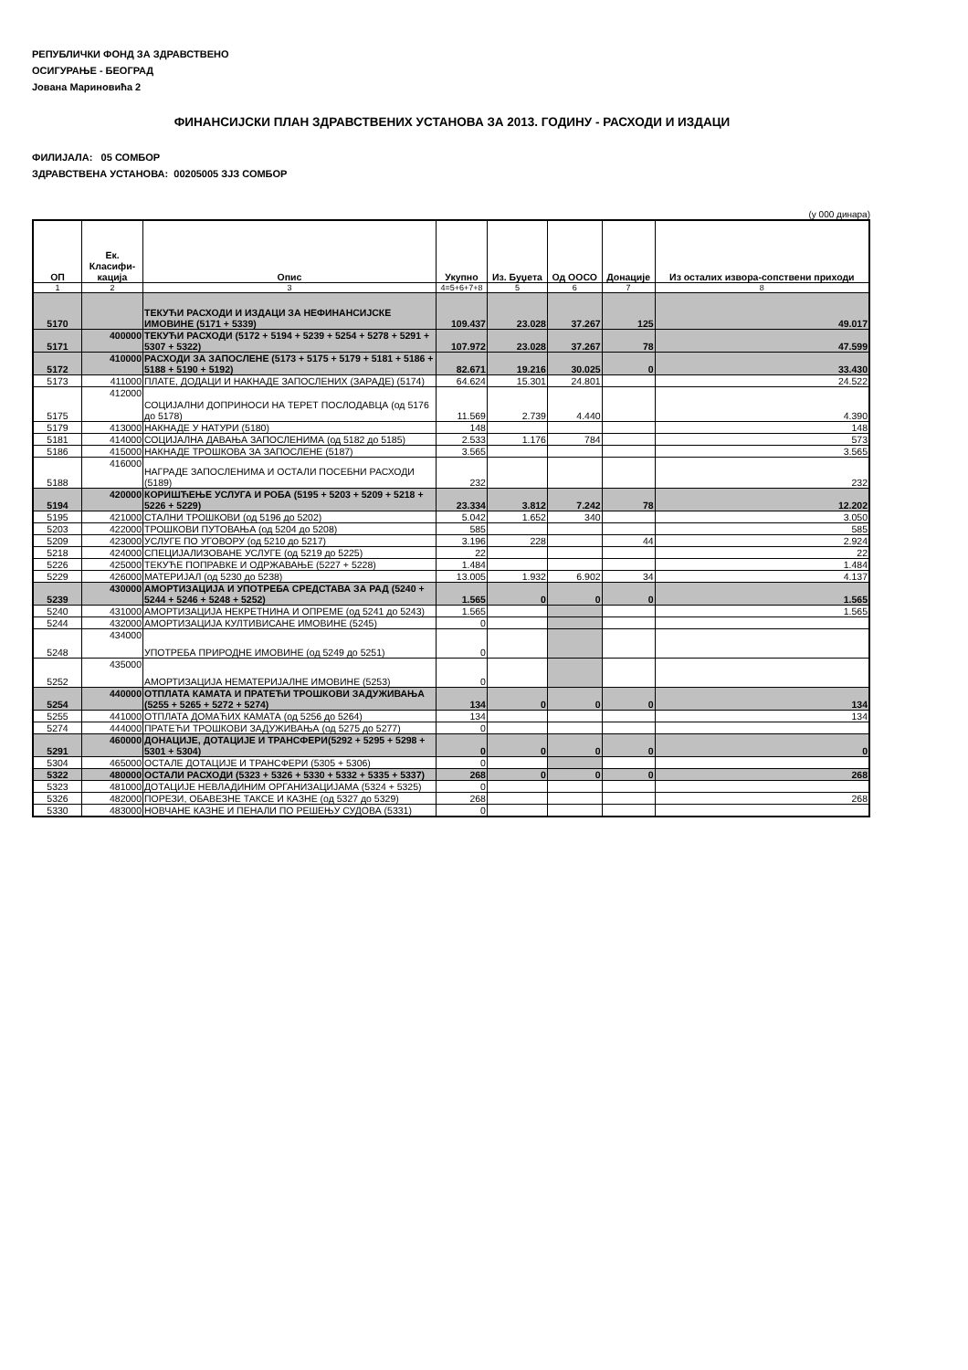РЕПУБЛИЧКИ ФОНД ЗА ЗДРАВСТВЕНО
ОСИГУРАЊЕ - БЕОГРАД
Јована Мариновића 2
ФИНАНСИЈСКИ ПЛАН ЗДРАВСТВЕНИХ УСТАНОВА ЗА 2013. ГОДИНУ - РАСХОДИ И ИЗДАЦИ
ФИЛИЈАЛА: 05 СОМБОР
ЗДРАВСТВЕНА УСТАНОВА: 00205005 ЗЈЗ СОМБОР
(у 000 динара)
| ОП | Ек. Класифи-кација | Опис | Укупно | Из. Буџета | Од ООСО | Донације | Из осталих извора-сопствени приходи |
| --- | --- | --- | --- | --- | --- | --- | --- |
| 1 | 2 | 3 | 4=5+6+7+8 | 5 | 6 | 7 | 8 |
| 5170 | | ТЕКУЋИ РАСХОДИ И ИЗДАЦИ ЗА НЕФИНАНСИЈСКЕ ИМОВИНЕ (5171 + 5339) | 109.437 | 23.028 | 37.267 | 125 | 49.017 |
| 5171 | 400000 | ТЕКУЋИ РАСХОДИ (5172 + 5194 + 5239 + 5254 + 5278 + 5291 + 5307 + 5322) | 107.972 | 23.028 | 37.267 | 78 | 47.599 |
| 5172 | 410000 | РАСХОДИ ЗА ЗАПОСЛЕНЕ (5173 + 5175 + 5179 + 5181 + 5186 + 5188 + 5190 + 5192) | 82.671 | 19.216 | 30.025 | 0 | 33.430 |
| 5173 | 411000 | ПЛАТЕ, ДОДАЦИ И НАКНАДЕ ЗАПОСЛЕНИХ (ЗАРАДЕ) (5174) | 64.624 | 15.301 | 24.801 | | 24.522 |
| 5175 | 412000 | СОЦИЈАЛНИ ДОПРИНОСИ НА ТЕРЕТ ПОСЛОДАВЦА (од 5176 до 5178) | 11.569 | 2.739 | 4.440 | | 4.390 |
| 5179 | 413000 | НАКНАДЕ У НАТУРИ (5180) | 148 | | | | 148 |
| 5181 | 414000 | СОЦИЈАЛНА ДАВАЊА ЗАПОСЛЕНИМА (од 5182 до 5185) | 2.533 | 1.176 | 784 | | 573 |
| 5186 | 415000 | НАКНАДЕ ТРОШКОВА ЗА ЗАПОСЛЕНЕ (5187) | 3.565 | | | | 3.565 |
| 5188 | 416000 | НАГРАДЕ ЗАПОСЛЕНИМА И ОСТАЛИ ПОСЕБНИ РАСХОДИ (5189) | 232 | | | | 232 |
| 5194 | 420000 | КОРИШЋЕЊЕ УСЛУГА И РОБА (5195 + 5203 + 5209 + 5218 + 5226 + 5229) | 23.334 | 3.812 | 7.242 | 78 | 12.202 |
| 5195 | 421000 | СТАЛНИ ТРОШКОВИ (од 5196 до 5202) | 5.042 | 1.652 | 340 | | 3.050 |
| 5203 | 422000 | ТРОШКОВИ ПУТОВАЊА (од 5204 до 5208) | 585 | | | | 585 |
| 5209 | 423000 | УСЛУГЕ ПО УГОВОРУ (од 5210 до 5217) | 3.196 | 228 | | 44 | 2.924 |
| 5218 | 424000 | СПЕЦИЈАЛИЗОВАНЕ УСЛУГЕ (од 5219 до 5225) | 22 | | | | 22 |
| 5226 | 425000 | ТЕКУЋЕ ПОПРАВКЕ И ОДРЖАВАЊЕ (5227 + 5228) | 1.484 | | | | 1.484 |
| 5229 | 426000 | МАТЕРИЈАЛ (од 5230 до 5238) | 13.005 | 1.932 | 6.902 | 34 | 4.137 |
| 5239 | 430000 | АМОРТИЗАЦИЈА И УПОТРЕБА СРЕДСТАВА ЗА РАД (5240 + 5244 + 5246 + 5248 + 5252) | 1.565 | 0 | 0 | 0 | 1.565 |
| 5240 | 431000 | АМОРТИЗАЦИЈА НЕКРЕТНИНА И ОПРЕМЕ (од 5241 до 5243) | 1.565 | | | | 1.565 |
| 5244 | 432000 | АМОРТИЗАЦИЈА КУЛТИВИСАНЕ ИМОВИНЕ (5245) | 0 | | | | |
| 5248 | 434000 | УПОТРЕБА ПРИРОДНЕ ИМОВИНЕ (од 5249 до 5251) | 0 | | | | |
| 5252 | 435000 | АМОРТИЗАЦИЈА НЕМАТЕРИЈАЛНЕ ИМОВИНЕ (5253) | 0 | | | | |
| 5254 | 440000 | ОТПЛАТА КАМАТА И ПРАТЕЋИ ТРОШКОВИ ЗАДУЖИВАЊА (5255 + 5265 + 5272 + 5274) | 134 | 0 | 0 | 0 | 134 |
| 5255 | 441000 | ОТПЛАТА ДОМАЋИХ КАМАТА (од 5256 до 5264) | 134 | | | | 134 |
| 5274 | 444000 | ПРАТЕЋИ ТРОШКОВИ ЗАДУЖИВАЊА (од 5275 до 5277) | 0 | | | | |
| 5291 | 460000 | ДОНАЦИЈЕ, ДОТАЦИЈЕ И ТРАНСФЕРИ(5292 + 5295 + 5298 + 5301 + 5304) | 0 | 0 | 0 | 0 | 0 |
| 5304 | 465000 | ОСТАЛЕ ДОТАЦИЈЕ И ТРАНСФЕРИ (5305 + 5306) | 0 | | | | |
| 5322 | 480000 | ОСТАЛИ РАСХОДИ (5323 + 5326 + 5330 + 5332 + 5335 + 5337) | 268 | 0 | 0 | 0 | 268 |
| 5323 | 481000 | ДОТАЦИЈЕ НЕВЛАДИНИМ ОРГАНИЗАЦИЈАМА (5324 + 5325) | 0 | | | | |
| 5326 | 482000 | ПОРЕЗИ, ОБАВЕЗНЕ ТАКСЕ И КАЗНЕ (од 5327 до 5329) | 268 | | | | 268 |
| 5330 | 483000 | НОВЧАНЕ КАЗНЕ И ПЕНАЛИ ПО РЕШЕЊУ СУДОВА (5331) | 0 | | | | |